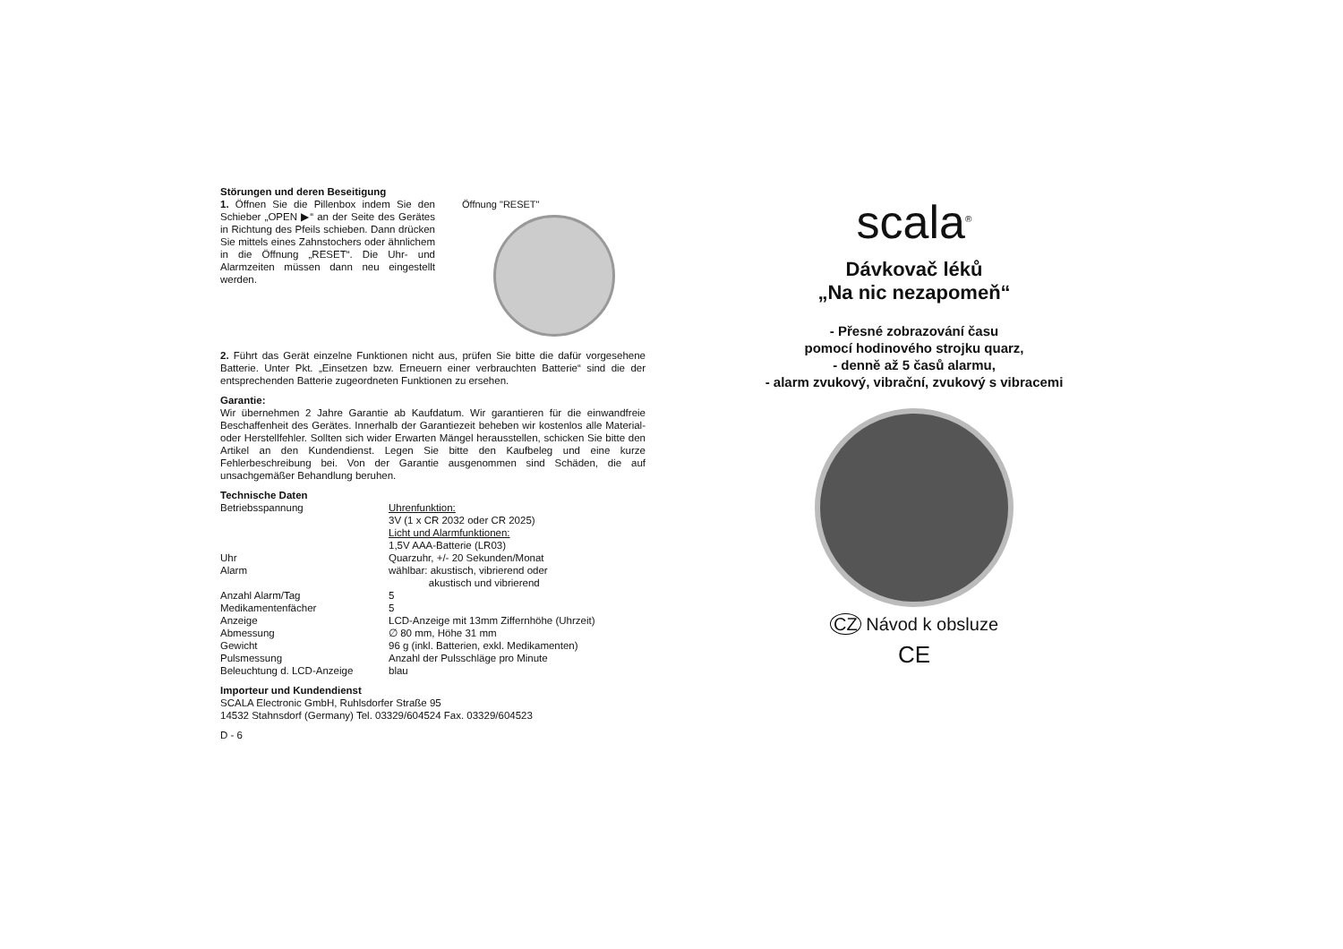Störungen und deren Beseitigung
1. Öffnen Sie die Pillenbox indem Sie den Schieber „OPEN ▶“ an der Seite des Gerätes in Richtung des Pfeils schieben. Dann drücken Sie mittels eines Zahnstochers oder ähnlichem in die Öffnung „RESET“. Die Uhr- und Alarmzeiten müssen dann neu eingestellt werden.
Öffnung "RESET"
2. Führt das Gerät einzelne Funktionen nicht aus, prüfen Sie bitte die dafür vorgesehene Batterie. Unter Pkt. „Einsetzen bzw. Erneuern einer verbrauchten Batterie“ sind die der entsprechenden Batterie zugeordneten Funktionen zu ersehen.
Garantie:
Wir übernehmen 2 Jahre Garantie ab Kaufdatum. Wir garantieren für die einwandfreie Beschaffenheit des Gerätes. Innerhalb der Garantiezeit beheben wir kostenlos alle Material- oder Herstellfehler. Sollten sich wider Erwarten Mängel herausstellen, schicken Sie bitte den Artikel an den Kundendienst. Legen Sie bitte den Kaufbeleg und eine kurze Fehlerbeschreibung bei. Von der Garantie ausgenommen sind Schäden, die auf unsachgemäßer Behandlung beruhen.
Technische Daten
| Betriebsspannung | Uhrenfunktion: 3V (1 x CR 2032 oder CR 2025) Licht und Alarmfunktionen: 1,5V AAA-Batterie (LR03) |
| Uhr | Quarzuhr, +/- 20 Sekunden/Monat |
| Alarm | wählbar: akustisch, vibrierend oder akustisch und vibrierend |
| Anzahl Alarm/Tag | 5 |
| Medikamentenfächer | 5 |
| Anzeige | LCD-Anzeige mit 13mm Ziffernhöhe (Uhrzeit) |
| Abmessung | ∅ 80 mm, Höhe 31 mm |
| Gewicht | 96 g (inkl. Batterien, exkl. Medikamenten) |
| Pulsmessung | Anzahl der Pulsschläge pro Minute |
| Beleuchtung d. LCD-Anzeige | blau |
Importeur und Kundendienst
SCALA Electronic GmbH, Ruhlsdorfer Straße 95
14532 Stahnsdorf (Germany) Tel. 03329/604524 Fax. 03329/604523
D - 6
scala<sup>®</sup>
Dávkovač léků
„Na nic nezapomeň“
- Přesné zobrazování času
pomocí hodinového strojku quarz,
- denně až 5 časů alarmu,
- alarm zvukový, vibrační, zvukový s vibracemi
CZ Návod k obsluze
CE